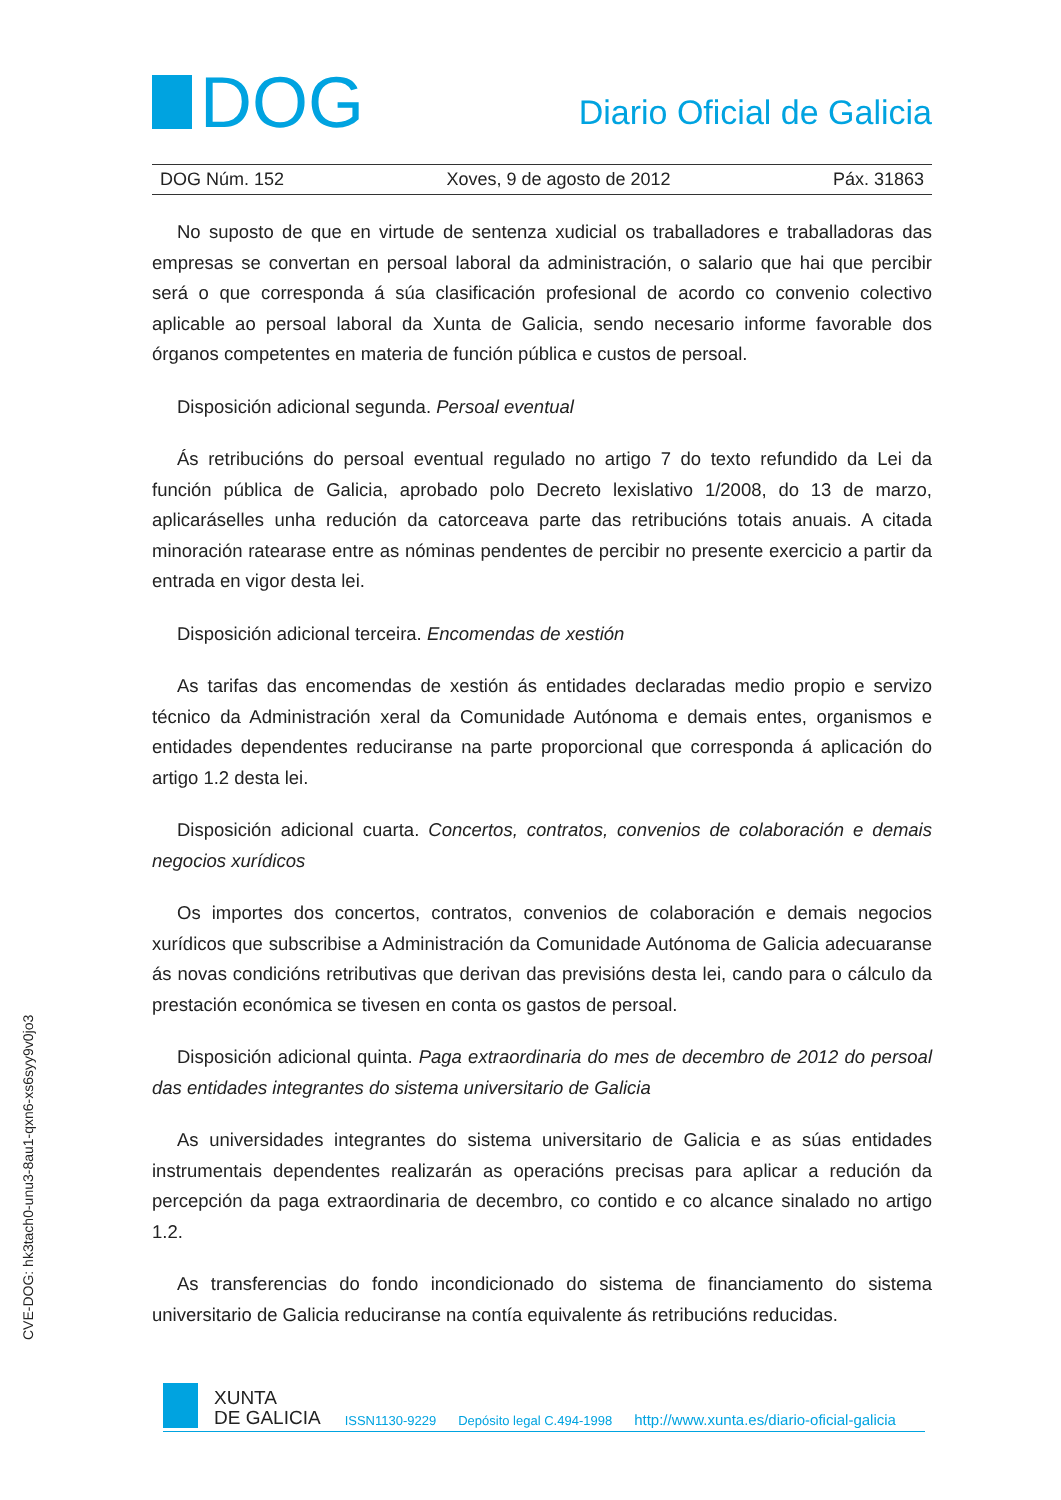DOG
Diario Oficial de Galicia
DOG Núm. 152 Xoves, 9 de agosto de 2012 Páx. 31863
No suposto de que en virtude de sentenza xudicial os traballadores e traballadoras das empresas se convertan en persoal laboral da administración, o salario que hai que percibir será o que corresponda á súa clasificación profesional de acordo co convenio colectivo aplicable ao persoal laboral da Xunta de Galicia, sendo necesario informe favorable dos órganos competentes en materia de función pública e custos de persoal.
Disposición adicional segunda. Persoal eventual
Ás retribucións do persoal eventual regulado no artigo 7 do texto refundido da Lei da función pública de Galicia, aprobado polo Decreto lexislativo 1/2008, do 13 de marzo, aplicaráselles unha redución da catorceava parte das retribucións totais anuais. A citada minoración ratearase entre as nóminas pendentes de percibir no presente exercicio a partir da entrada en vigor desta lei.
Disposición adicional terceira. Encomendas de xestión
As tarifas das encomendas de xestión ás entidades declaradas medio propio e servizo técnico da Administración xeral da Comunidade Autónoma e demais entes, organismos e entidades dependentes reduciranse na parte proporcional que corresponda á aplicación do artigo 1.2 desta lei.
Disposición adicional cuarta. Concertos, contratos, convenios de colaboración e demais negocios xurídicos
Os importes dos concertos, contratos, convenios de colaboración e demais negocios xurídicos que subscribise a Administración da Comunidade Autónoma de Galicia adecuaranse ás novas condicións retributivas que derivan das previsións desta lei, cando para o cálculo da prestación económica se tivesen en conta os gastos de persoal.
Disposición adicional quinta. Paga extraordinaria do mes de decembro de 2012 do persoal das entidades integrantes do sistema universitario de Galicia
As universidades integrantes do sistema universitario de Galicia e as súas entidades instrumentais dependentes realizarán as operacións precisas para aplicar a redución da percepción da paga extraordinaria de decembro, co contido e co alcance sinalado no artigo 1.2.
As transferencias do fondo incondicionado do sistema de financiamento do sistema universitario de Galicia reduciranse na contía equivalente ás retribucións reducidas.
CVE-DOG: hk3tach0-unu3-8au1-qxn6-xs6syy9v0jo3
XUNTA
DE GALICIA
ISSN1130-9229 Depósito legal C.494-1998 http://www.xunta.es/diario-oficial-galicia